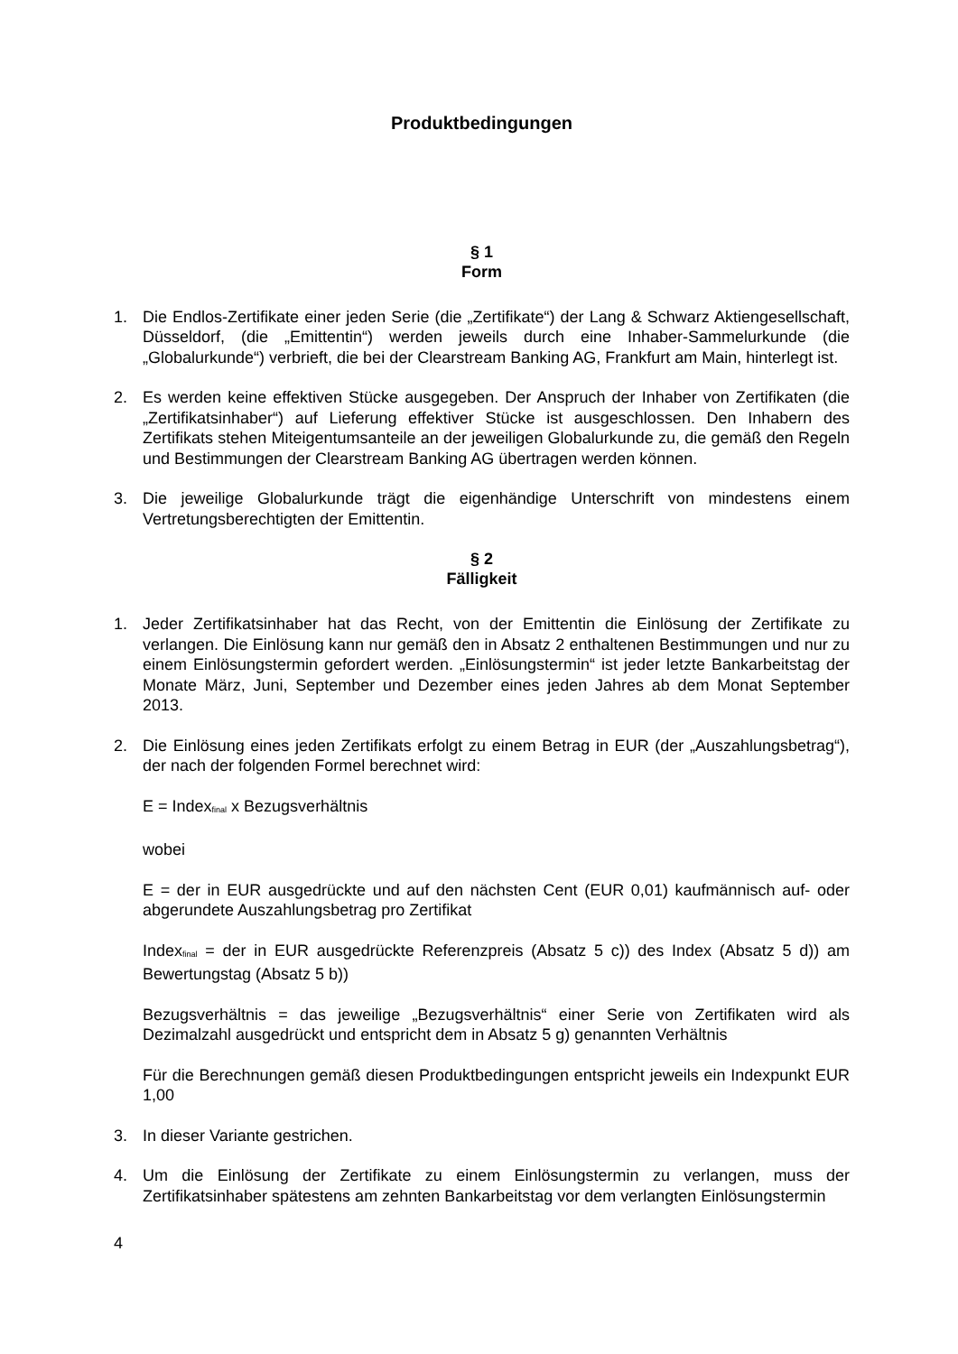Produktbedingungen
§ 1
Form
1. Die Endlos-Zertifikate einer jeden Serie (die „Zertifikate“) der Lang & Schwarz Aktiengesellschaft, Düsseldorf, (die „Emittentin“) werden jeweils durch eine Inhaber-Sammelurkunde (die „Globalurkunde“) verbrieft, die bei der Clearstream Banking AG, Frankfurt am Main, hinterlegt ist.
2. Es werden keine effektiven Stücke ausgegeben. Der Anspruch der Inhaber von Zertifikaten (die „Zertifikatsinhaber“) auf Lieferung effektiver Stücke ist ausgeschlossen. Den Inhabern des Zertifikats stehen Miteigentumsanteile an der jeweiligen Globalurkunde zu, die gemäß den Regeln und Bestimmungen der Clearstream Banking AG übertragen werden können.
3. Die jeweilige Globalurkunde trägt die eigenhändige Unterschrift von mindestens einem Vertretungsberechtigten der Emittentin.
§ 2
Fälligkeit
1. Jeder Zertifikatsinhaber hat das Recht, von der Emittentin die Einlösung der Zertifikate zu verlangen. Die Einlösung kann nur gemäß den in Absatz 2 enthaltenen Bestimmungen und nur zu einem Einlösungstermin gefordert werden. „Einlösungstermin“ ist jeder letzte Bankarbeitstag der Monate März, Juni, September und Dezember eines jeden Jahres ab dem Monat September 2013.
2. Die Einlösung eines jeden Zertifikats erfolgt zu einem Betrag in EUR (der „Auszahlungsbetrag“), der nach der folgenden Formel berechnet wird:
E = Index<sub>final</sub> x Bezugsverhältnis
wobei
E = der in EUR ausgedrückte und auf den nächsten Cent (EUR 0,01) kaufmännisch auf- oder abgerundete Auszahlungsbetrag pro Zertifikat
Index<sub>final</sub> = der in EUR ausgedrückte Referenzpreis (Absatz 5 c)) des Index (Absatz 5 d)) am Bewertungstag (Absatz 5 b))
Bezugsverhältnis = das jeweilige „Bezugsverhältnis“ einer Serie von Zertifikaten wird als Dezimalzahl ausgedrückt und entspricht dem in Absatz 5 g) genannten Verhältnis
Für die Berechnungen gemäß diesen Produktbedingungen entspricht jeweils ein Indexpunkt EUR 1,00
3. In dieser Variante gestrichen.
4. Um die Einlösung der Zertifikate zu einem Einlösungstermin zu verlangen, muss der Zertifikatsinhaber spätestens am zehnten Bankarbeitstag vor dem verlangten Einlösungstermin
4